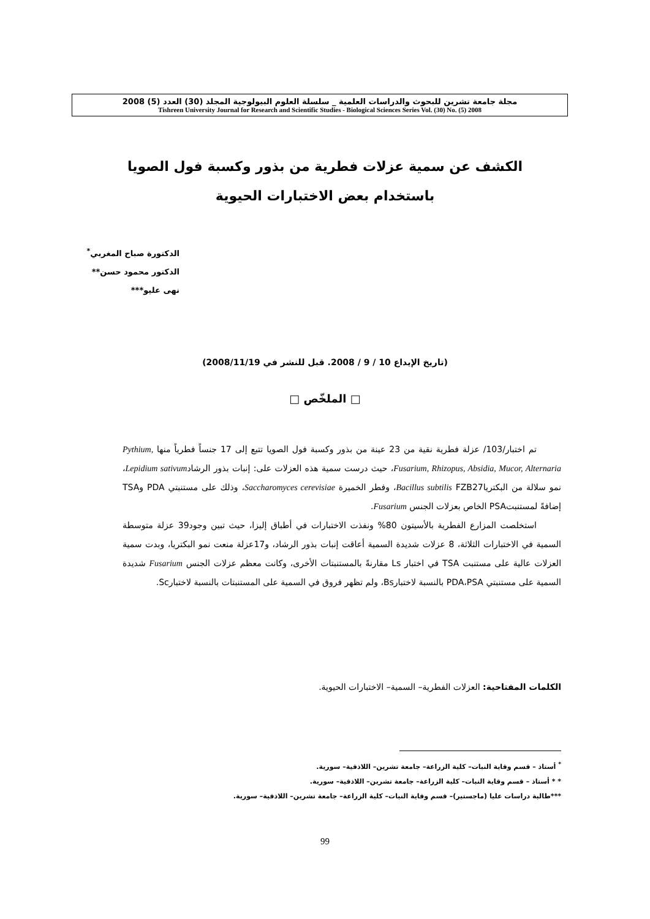مجلة جامعة تشرين للبحوث والدراسات العلمية _ سلسلة العلوم البيولوجية المجلد (30) العدد (5) 2008
Tishreen University Journal for Research and Scientific Studies - Biological Sciences Series Vol. (30) No. (5) 2008
الكشف عن سمية عزلات فطرية من بذور وكسبة فول الصويا
باستخدام بعض الاختبارات الحيوية
الدكتورة صباح المغربي<sup>*</sup>
الدكتور محمود حسن**
نهى عليو***
(تاريخ الإيداع 10 / 9 / 2008. قبل للنشر في 2008/11/19)
□ الملخّص □
تم اختبار/103/ عزلة فطرية نقية من 23 عينة من بذور وكسبة فول الصويا تتبع إلى 17 جنساً فطرياً منها Pythium, Fusarium, Rhizopus, Absidia, Mucor, Alternaria، حيث درست سمية هذه العزلات على: إنبات بذور الرشادLepidium sativum، نمو سلالة من البكترياBacillus subtilis FZB27، وفطر الخميرة Saccharomyces cerevisiae، وذلك على مستنبتي PDA وTSA إضافةً لمستنبتPSA الخاص بعزلات الجنس Fusarium.
استخلصت المزارع الفطرية بالأسيتون 80% ونفذت الاختبارات في أطباق إليزا، حيث تبين وجود39 عزلة متوسطة السمية في الاختبارات الثلاثة، 8 عزلات شديدة السمية أعاقت إنبات بذور الرشاد، و17عزلة منعت نمو البكتريا، وبدت سمية العزلات عالية على مستنبت TSA في اختبار Ls مقارنةً بالمستنبتات الأخرى، وكانت معظم عزلات الجنس Fusarium شديدة السمية على مستنبتي PDA،PSA بالنسبة لاختبارBs، ولم تظهر فروق في السمية على المستنبتات بالنسبة لاختبارSc.
الكلمات المفتاحية: العزلات الفطرية– السمية– الاختبارات الحيوية.
<sup>*</sup> أستاذ – قسم وقاية النبات– كلية الزراعة– جامعة تشرين– اللاذقية– سورية.
* * أستاذ – قسم وقاية النبات– كلية الزراعة– جامعة تشرين– اللاذقية– سورية.
***طالبة دراسات عليا (ماجستير)– قسم وقاية النبات– كلية الزراعة– جامعة تشرين– اللاذقية– سورية.
99